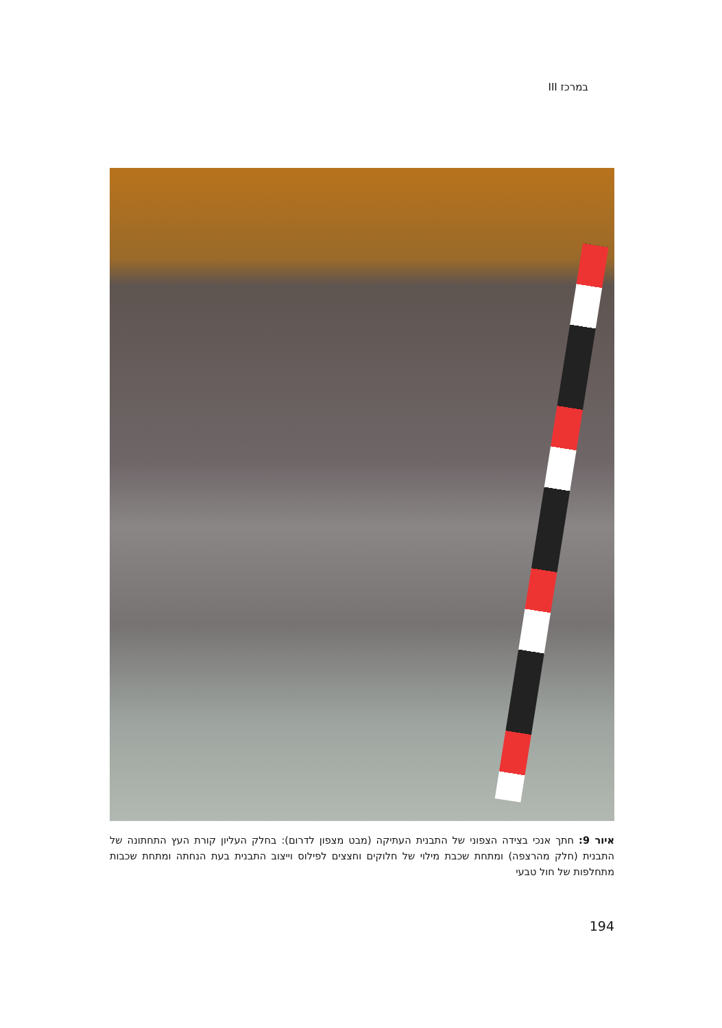במרכז III
איור 9: חתך אנכי בצידה הצפוני של התבנית העתיקה (מבט מצפון לדרום): בחלק העליון קורת העץ התחתונה של התבנית (חלק מהרצפה) ומתחת שכבת מילוי של חלוקים וחצצים לפילוס וייצוב התבנית בעת הנחתה ומתחת שכבות מתחלפות של חול טבעי
194